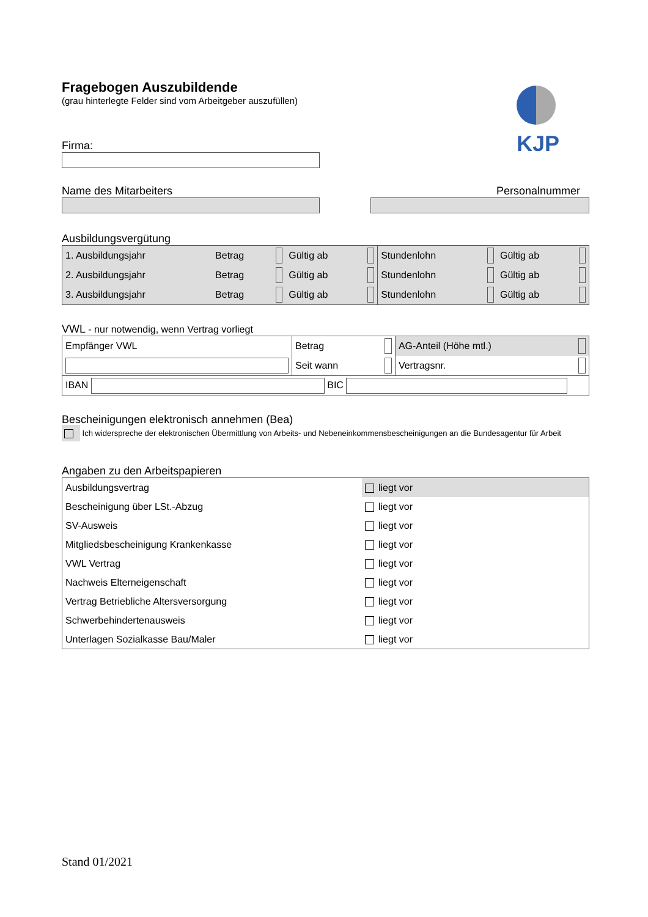Fragebogen Auszubildende
(grau hinterlegte Felder sind vom Arbeitgeber auszufüllen)
KJP
Firma:
Name des Mitarbeiters Personalnummer
Ausbildungsvergütung
| 1. Ausbildungsjahr | Betrag | | Gültig ab | | Stundenlohn | | Gültig ab | |
| 2. Ausbildungsjahr | Betrag | | Gültig ab | | Stundenlohn | | Gültig ab | |
| 3. Ausbildungsjahr | Betrag | | Gültig ab | | Stundenlohn | | Gültig ab | |
VWL - nur notwendig, wenn Vertrag vorliegt
| Empfänger VWL | Betrag | | AG-Anteil (Höhe mtl.) | |
| | Seit wann | | Vertragsnr. | |
| IBAN BIC | | | | |
Bescheinigungen elektronisch annehmen (Bea)
Ich widerspreche der elektronischen Übermittlung von Arbeits- und Nebeneinkommensbescheinigungen an die Bundesagentur für Arbeit
Angaben zu den Arbeitspapieren
| Ausbildungsvertrag | liegt vor |
| Bescheinigung über LSt.-Abzug | liegt vor |
| SV-Ausweis | liegt vor |
| Mitgliedsbescheinigung Krankenkasse | liegt vor |
| VWL Vertrag | liegt vor |
| Nachweis Elterneigenschaft | liegt vor |
| Vertrag Betriebliche Altersversorgung | liegt vor |
| Schwerbehindertenausweis | liegt vor |
| Unterlagen Sozialkasse Bau/Maler | liegt vor |
Stand 01/2021